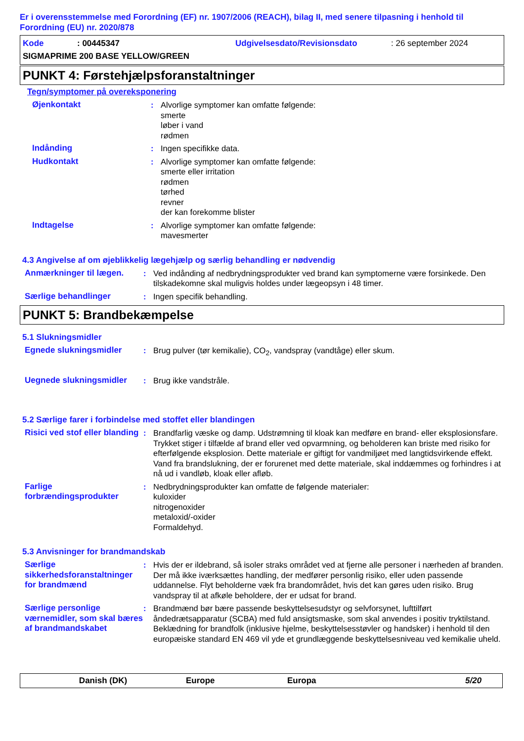Er i overensstemmelse med Forordning (EF) nr. 1907/2006 (REACH), bilag II, med senere tilpasning i henhold til Forordning (EU) nr. 2020/878
Kode: 00445347 Udgivelsesdato/Revisionsdato: 26 september 2024
SIGMAPRIME 200 BASE YELLOW/GREEN
PUNKT 4: Førstehjælpsforanstaltninger
Tegn/symptomer på overeksponering
Øjenkontakt : Alvorlige symptomer kan omfatte følgende:
smerte
løber i vand
rødmen
Indånding : Ingen specifikke data.
Hudkontakt : Alvorlige symptomer kan omfatte følgende:
smerte eller irritation
rødmen
tørhed
revner
der kan forekomme blister
Indtagelse : Alvorlige symptomer kan omfatte følgende:
mavesmerter
4.3 Angivelse af om øjeblikkelig lægehjælp og særlig behandling er nødvendig
Anmærkninger til lægen. : Ved indånding af nedbrydningsprodukter ved brand kan symptomerne være forsinkede. Den tilskadekomne skal muligvis holdes under lægeopsyn i 48 timer.
Særlige behandlinger : Ingen specifik behandling.
PUNKT 5: Brandbekæmpelse
5.1 Slukningsmidler
Egnede slukningsmidler : Brug pulver (tør kemikalie), CO<sub>2</sub>, vandspray (vandtåge) eller skum.
Uegnede slukningsmidler : Brug ikke vandstråle.
5.2 Særlige farer i forbindelse med stoffet eller blandingen
Risici ved stof eller blanding
: Brandfarlig væske og damp. Udstrømning til kloak kan medføre en brand- eller eksplosionsfare. Trykket stiger i tilfælde af brand eller ved opvarmning, og beholderen kan briste med risiko for efterfølgende eksplosion. Dette materiale er giftigt for vandmiljøet med langtidsvirkende effekt. Vand fra brandslukning, der er forurenet med dette materiale, skal inddæmmes og forhindres i at nå ud i vandløb, kloak eller afløb.
Farlige forbrændingsprodukter
: Nedbrydningsprodukter kan omfatte de følgende materialer:
kuloxider
nitrogenoxider
metaloxid/-oxider
Formaldehyd.
5.3 Anvisninger for brandmandskab
Særlige sikkerhedsforanstaltninger for brandmænd
: Hvis der er ildebrand, så isoler straks området ved at fjerne alle personer i nærheden af branden. Der må ikke iværksættes handling, der medfører personlig risiko, eller uden passende uddannelse. Flyt beholderne væk fra brandområdet, hvis det kan gøres uden risiko. Brug vandspray til at afkøle beholdere, der er udsat for brand.
Særlige personlige værnemidler, som skal bæres af brandmandskabet
: Brandmænd bør bære passende beskyttelsesudstyr og selvforsynet, lufttilført åndedrætsapparatur (SCBA) med fuld ansigtsmaske, som skal anvendes i positiv tryktilstand. Beklædning for brandfolk (inklusive hjelme, beskyttelsesstøvler og handsker) i henhold til den europæiske standard EN 469 vil yde et grundlæggende beskyttelsesniveau ved kemikalie uheld.
Danish (DK) Europe Europa 5/20